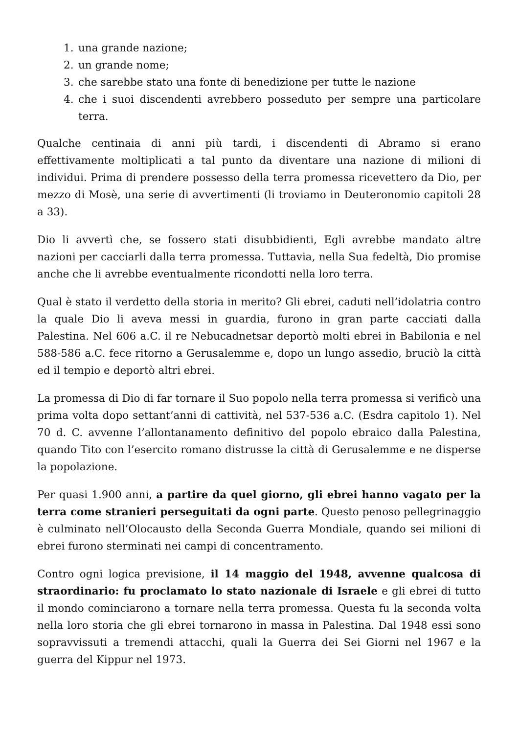1. una grande nazione;
2. un grande nome;
3. che sarebbe stato una fonte di benedizione per tutte le nazione
4. che i suoi discendenti avrebbero posseduto per sempre una particolare terra.
Qualche centinaia di anni più tardi, i discendenti di Abramo si erano effettivamente moltiplicati a tal punto da diventare una nazione di milioni di individui. Prima di prendere possesso della terra promessa ricevettero da Dio, per mezzo di Mosè, una serie di avvertimenti (li troviamo in Deuteronomio capitoli 28 a 33).
Dio li avvertì che, se fossero stati disubbidienti, Egli avrebbe mandato altre nazioni per cacciarli dalla terra promessa. Tuttavia, nella Sua fedeltà, Dio promise anche che li avrebbe eventualmente ricondotti nella loro terra.
Qual è stato il verdetto della storia in merito? Gli ebrei, caduti nell’idolatria contro la quale Dio li aveva messi in guardia, furono in gran parte cacciati dalla Palestina. Nel 606 a.C. il re Nebucadnetsar deportò molti ebrei in Babilonia e nel 588-586 a.C. fece ritorno a Gerusalemme e, dopo un lungo assedio, bruciò la città ed il tempio e deportò altri ebrei.
La promessa di Dio di far tornare il Suo popolo nella terra promessa si verificò una prima volta dopo settant’anni di cattività, nel 537-536 a.C. (Esdra capitolo 1). Nel 70 d. C. avvenne l’allontanamento definitivo del popolo ebraico dalla Palestina, quando Tito con l’esercito romano distrusse la città di Gerusalemme e ne disperse la popolazione.
Per quasi 1.900 anni, a partire da quel giorno, gli ebrei hanno vagato per la terra come stranieri perseguitati da ogni parte. Questo penoso pellegrinaggio è culminato nell’Olocausto della Seconda Guerra Mondiale, quando sei milioni di ebrei furono sterminati nei campi di concentramento.
Contro ogni logica previsione, il 14 maggio del 1948, avvenne qualcosa di straordinario: fu proclamato lo stato nazionale di Israele e gli ebrei di tutto il mondo cominciarono a tornare nella terra promessa. Questa fu la seconda volta nella loro storia che gli ebrei tornarono in massa in Palestina. Dal 1948 essi sono sopravvissuti a tremendi attacchi, quali la Guerra dei Sei Giorni nel 1967 e la guerra del Kippur nel 1973.